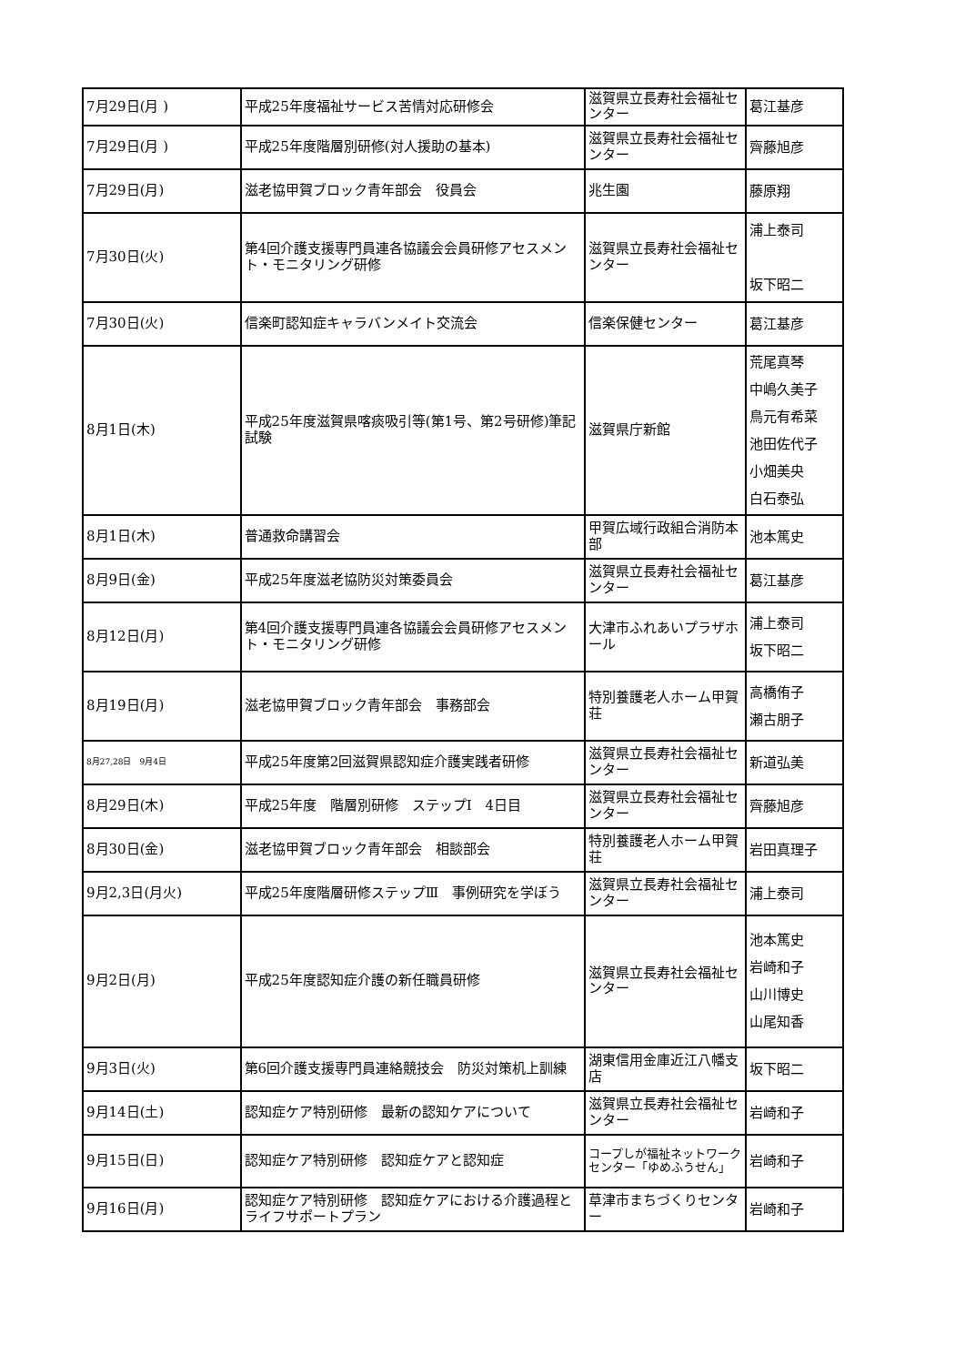| 7月29日(月 ) | 平成25年度福祉サービス苦情対応研修会 | 滋賀県立長寿社会福祉センター | 葛江基彦 |
| 7月29日(月 ) | 平成25年度階層別研修(対人援助の基本) | 滋賀県立長寿社会福祉センター | 齊藤旭彦 |
| 7月29日(月) | 滋老協甲賀ブロック青年部会 役員会 | 兆生園 | 藤原翔 |
| 7月30日(火) | 第4回介護支援専門員連各協議会会員研修アセスメント・モニタリング研修 | 滋賀県立長寿社会福祉センター | 浦上泰司 坂下昭二 |
| 7月30日(火) | 信楽町認知症キャラバンメイト交流会 | 信楽保健センター | 葛江基彦 |
| 8月1日(木) | 平成25年度滋賀県喀痰吸引等(第1号、第2号研修)筆記試験 | 滋賀県庁新館 | 荒尾真琴 中嶋久美子 鳥元有希菜 池田佐代子 小畑美央 白石泰弘 |
| 8月1日(木) | 普通救命講習会 | 甲賀広域行政組合消防本部 | 池本篤史 |
| 8月9日(金) | 平成25年度滋老協防災対策委員会 | 滋賀県立長寿社会福祉センター | 葛江基彦 |
| 8月12日(月) | 第4回介護支援専門員連各協議会会員研修アセスメント・モニタリング研修 | 大津市ふれあいプラザホール | 浦上泰司 坂下昭二 |
| 8月19日(月) | 滋老協甲賀ブロック青年部会 事務部会 | 特別養護老人ホーム甲賀荘 | 高橋侑子 瀬古朋子 |
| 8月27,28日 9月4日 | 平成25年度第2回滋賀県認知症介護実践者研修 | 滋賀県立長寿社会福祉センター | 新道弘美 |
| 8月29日(木) | 平成25年度 階層別研修 ステップⅠ 4日目 | 滋賀県立長寿社会福祉センター | 齊藤旭彦 |
| 8月30日(金) | 滋老協甲賀ブロック青年部会 相談部会 | 特別養護老人ホーム甲賀荘 | 岩田真理子 |
| 9月2,3日(月火) | 平成25年度階層研修ステップⅢ 事例研究を学ぼう | 滋賀県立長寿社会福祉センター | 浦上泰司 |
| 9月2日(月) | 平成25年度認知症介護の新任職員研修 | 滋賀県立長寿社会福祉センター | 池本篤史 岩崎和子 山川博史 山尾知香 |
| 9月3日(火) | 第6回介護支援専門員連絡競技会 防災対策机上訓練 | 湖東信用金庫近江八幡支店 | 坂下昭二 |
| 9月14日(土) | 認知症ケア特別研修 最新の認知ケアについて | 滋賀県立長寿社会福祉センター | 岩崎和子 |
| 9月15日(日) | 認知症ケア特別研修 認知症ケアと認知症 | コープしが福祉ネットワークセンター「ゆめふうせん」 | 岩崎和子 |
| 9月16日(月) | 認知症ケア特別研修 認知症ケアにおける介護過程とライフサポートプラン | 草津市まちづくりセンター | 岩崎和子 |